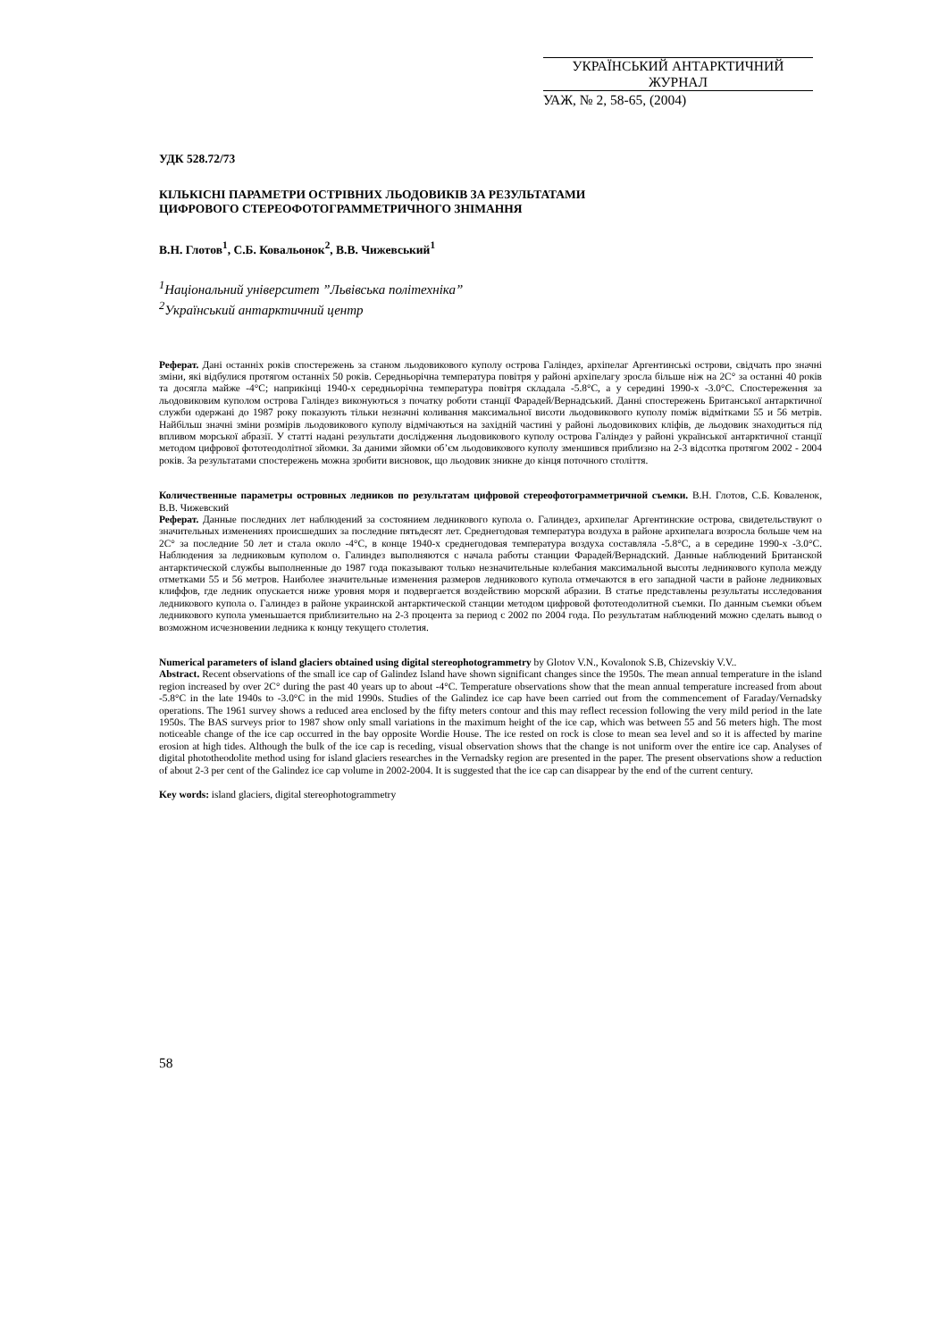УКРАЇНСЬКИЙ АНТАРКТИЧНИЙ ЖУРНАЛ
УАЖ, № 2, 58-65, (2004)
УДК 528.72/73
КІЛЬКІСНІ ПАРАМЕТРИ ОСТРІВНИХ ЛЬОДОВИКІВ ЗА РЕЗУЛЬТАТАМИ
ЦИФРОВОГО СТЕРЕОФОТОГРАММЕТРИЧНОГО ЗНІМАННЯ
В.Н. Глотов<sup>1</sup>, С.Б. Ковальонок<sup>2</sup>, В.В. Чижевський<sup>1</sup>
<sup>1</sup> Національний університет ”Львівська політехніка”
<sup>2</sup> Український антарктичний центр
Реферат. Дані останніх років спостережень за станом льодовикового куполу острова Галіндез, архіпелаг Аргентинські острови, свідчать про значні зміни, які відбулися протягом останніх 50 років. Середньорічна температура повітря у районі архіпелагу зросла більше ніж на 2С° за останні 40 років та досягла майже -4°С; наприкінці 1940-х середньорічна температура повітря складала -5.8°С, а у середині 1990-х -3.0°С. Спостереження за льодовиковим куполом острова Галіндез виконуються з початку роботи станції Фарадей/Вернадський. Данні спостережень Британської антарктичної служби одержані до 1987 року показують тільки незначні коливання максимальної висоти льодовикового куполу поміж відмітками 55 и 56 метрів. Найбільш значні зміни розмірів льодовикового куполу відмічаються на західній частині у районі льодовикових кліфів, де льодовик знаходиться під впливом морської абразії. У статті надані результати дослідження льодовикового куполу острова Галіндез у районі української антарктичної станції методом цифрової фототеодолітної зйомки. За даними зйомки об’єм льодовикового куполу зменшився приблизно на 2-3 відсотка протягом 2002 - 2004 років. За результатами спостережень можна зробити висновок, що льодовик зникне до кінця поточного століття.
Количественные параметры островных ледников по результатам цифровой стереофотограмметричной съемки. В.Н. Глотов, С.Б. Коваленок, В.В. Чижевский
Реферат. Данные последних лет наблюдений за состоянием ледникового купола о. Галиндез, архипелаг Аргентинские острова, свидетельствуют о значительных изменениях происшедших за последние пятьдесят лет. Среднегодовая температура воздуха в районе архипелага возросла больше чем на 2С° за последние 50 лет и стала около -4°С, в конце 1940-х среднегодовая температура воздуха составляла -5.8°С, а в середине 1990-х -3.0°С. Наблюдения за ледниковым куполом о. Галиндез выполняются с начала работы станции Фарадей/Вернадский. Данные наблюдений Британской антарктической службы выполненные до 1987 года показывают только незначительные колебания максимальной высоты ледникового купола между отметками 55 и 56 метров. Наиболее значительные изменения размеров ледникового купола отмечаются в его западной части в районе ледниковых клиффов, где ледник опускается ниже уровня моря и подвергается воздействию морской абразии. В статье представлены результаты исследования ледникового купола о. Галиндез в районе украинской антарктической станции методом цифровой фототеодолитной съемки. По данным съемки объем ледникового купола уменьшается приблизительно на 2-3 процента за период с 2002 по 2004 года. По результатам наблюдений можно сделать вывод о возможном исчезновении ледника к концу текущего столетия.
Numerical parameters of island glaciers obtained using digital stereophotogrammetry by Glotov V.N., Kovalonok S.B, Chizevskiy V.V..
Abstract. Recent observations of the small ice cap of Galindez Island have shown significant changes since the 1950s. The mean annual temperature in the island region increased by over 2C° during the past 40 years up to about -4°C. Temperature observations show that the mean annual temperature increased from about -5.8°C in the late 1940s to -3.0°C in the mid 1990s. Studies of the Galindez ice cap have been carried out from the commencement of Faraday/Vernadsky operations. The 1961 survey shows a reduced area enclosed by the fifty meters contour and this may reflect recession following the very mild period in the late 1950s. The BAS surveys prior to 1987 show only small variations in the maximum height of the ice cap, which was between 55 and 56 meters high. The most noticeable change of the ice cap occurred in the bay opposite Wordie House. The ice rested on rock is close to mean sea level and so it is affected by marine erosion at high tides. Although the bulk of the ice cap is receding, visual observation shows that the change is not uniform over the entire ice cap. Analyses of digital phototheodolite method using for island glaciers researches in the Vernadsky region are presented in the paper. The present observations show a reduction of about 2-3 per cent of the Galindez ice cap volume in 2002-2004. It is suggested that the ice cap can disappear by the end of the current century.
Key words: island glaciers, digital stereophotogrammetry
58